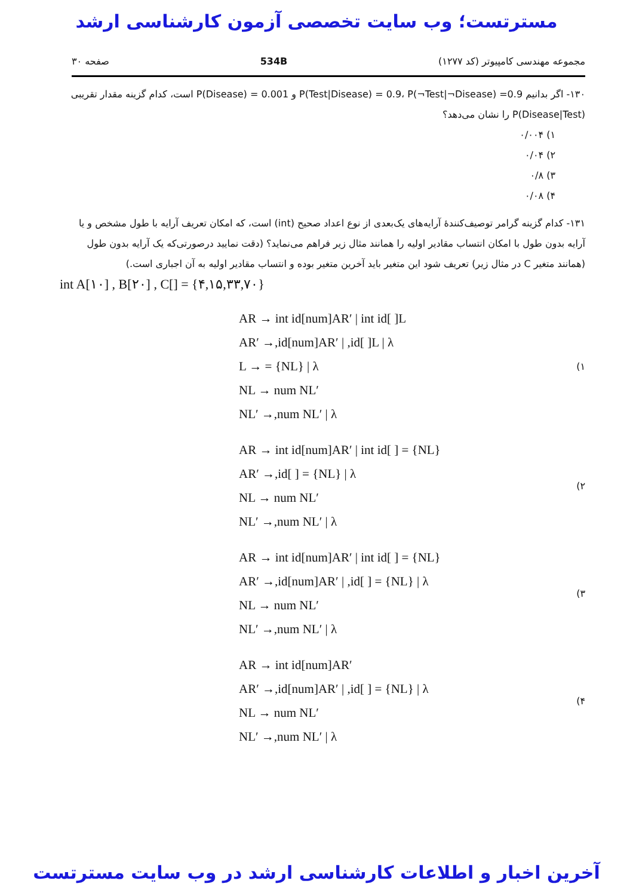مسترتست؛ وب سایت تخصصی آزمون کارشناسی ارشد
مجموعه مهندسی کامپیوتر (کد ۱۲۷۷) 534B صفحه ۳۰
۱۳۰- اگر بدانیم P(Test|Disease) = 0.9، P(¬Test|¬Disease) =0.9 و P(Disease) = 0.001 است، کدام گزینه مقدار تقریبی P(Disease|Test) را نشان می‌دهد؟
۱) ۰/۰۰۴
۲) ۰/۰۴
۳) ۰/۸
۴) ۰/۰۸
۱۳۱- کدام گزینه گرامر توصیف‌کنندهٔ آرایه‌های یک‌بعدی از نوع اعداد صحیح (int) است، که امکان تعریف آرایه با طول مشخص و یا آرایه بدون طول با امکان انتساب مقادیر اولیه را همانند مثال زیر فراهم می‌نماید؟ (دقت نمایید درصورتی‌که یک آرایه بدون طول (همانند متغیر C در مثال زیر) تعریف شود این متغیر باید آخرین متغیر بوده و انتساب مقادیر اولیه به آن اجباری است.)
int A[۱۰] , B[۲۰] , C[] = {۴,۱۵,۳۳,۷۰}
۱)
AR → int id[num]AR′ | int id[ ]L
AR′ →,id[num]AR′ | ,id[ ]L | λ
L → = {NL} | λ
NL → num NL′
NL′ →,num NL′ | λ
۲)
AR → int id[num]AR′ | int id[ ] = {NL}
AR′ →,id[ ] = {NL} | λ
NL → num NL′
NL′ →,num NL′ | λ
۳)
AR → int id[num]AR′ | int id[ ] = {NL}
AR′ →,id[num]AR′ | ,id[ ] = {NL} | λ
NL → num NL′
NL′ →,num NL′ | λ
۴)
AR → int id[num]AR′
AR′ →,id[num]AR′ | ,id[ ] = {NL} | λ
NL → num NL′
NL′ →,num NL′ | λ
آخرین اخبار و اطلاعات کارشناسی ارشد در وب سایت مسترتست